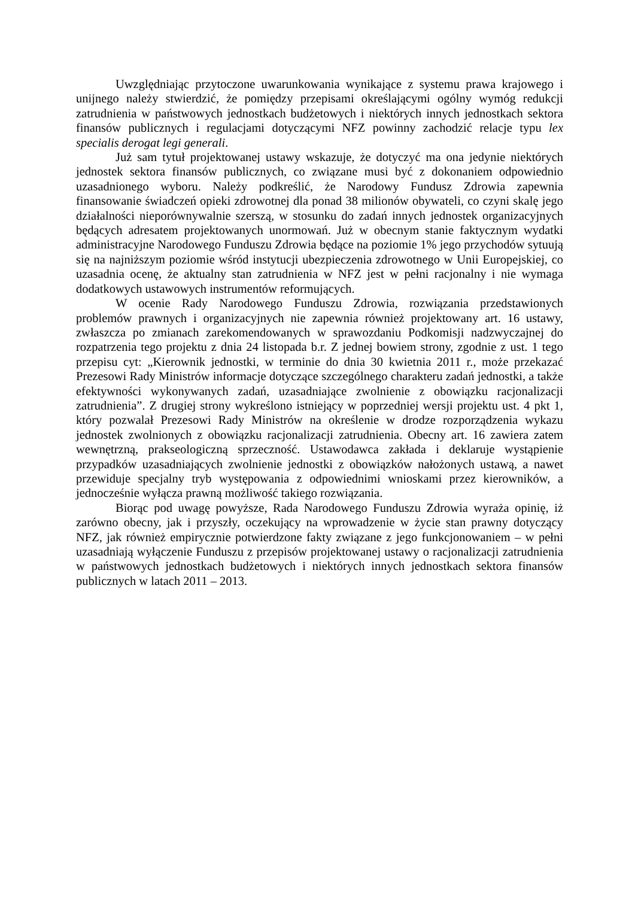Uwzględniając przytoczone uwarunkowania wynikające z systemu prawa krajowego i unijnego należy stwierdzić, że pomiędzy przepisami określającymi ogólny wymóg redukcji zatrudnienia w państwowych jednostkach budżetowych i niektórych innych jednostkach sektora finansów publicznych i regulacjami dotyczącymi NFZ powinny zachodzić relacje typu lex specialis derogat legi generali.
Już sam tytuł projektowanej ustawy wskazuje, że dotyczyć ma ona jedynie niektórych jednostek sektora finansów publicznych, co związane musi być z dokonaniem odpowiednio uzasadnionego wyboru. Należy podkreślić, że Narodowy Fundusz Zdrowia zapewnia finansowanie świadczeń opieki zdrowotnej dla ponad 38 milionów obywateli, co czyni skalę jego działalności nieporównywalnie szerszą, w stosunku do zadań innych jednostek organizacyjnych będących adresatem projektowanych unormowań. Już w obecnym stanie faktycznym wydatki administracyjne Narodowego Funduszu Zdrowia będące na poziomie 1% jego przychodów sytuują się na najniższym poziomie wśród instytucji ubezpieczenia zdrowotnego w Unii Europejskiej, co uzasadnia ocenę, że aktualny stan zatrudnienia w NFZ jest w pełni racjonalny i nie wymaga dodatkowych ustawowych instrumentów reformujących.
W ocenie Rady Narodowego Funduszu Zdrowia, rozwiązania przedstawionych problemów prawnych i organizacyjnych nie zapewnia również projektowany art. 16 ustawy, zwłaszcza po zmianach zarekomendowanych w sprawozdaniu Podkomisji nadzwyczajnej do rozpatrzenia tego projektu z dnia 24 listopada b.r. Z jednej bowiem strony, zgodnie z ust. 1 tego przepisu cyt: „Kierownik jednostki, w terminie do dnia 30 kwietnia 2011 r., może przekazać Prezesowi Rady Ministrów informacje dotyczące szczególnego charakteru zadań jednostki, a także efektywności wykonywanych zadań, uzasadniające zwolnienie z obowiązku racjonalizacji zatrudnienia”. Z drugiej strony wykreślono istniejący w poprzedniej wersji projektu ust. 4 pkt 1, który pozwalał Prezesowi Rady Ministrów na określenie w drodze rozporządzenia wykazu jednostek zwolnionych z obowiązku racjonalizacji zatrudnienia. Obecny art. 16 zawiera zatem wewnętrzną, prakseologiczną sprzeczność. Ustawodawca zakłada i deklaruje wystąpienie przypadków uzasadniających zwolnienie jednostki z obowiązków nałożonych ustawą, a nawet przewiduje specjalny tryb występowania z odpowiednimi wnioskami przez kierowników, a jednocześnie wyłącza prawną możliwość takiego rozwiązania.
Biorąc pod uwagę powyższe, Rada Narodowego Funduszu Zdrowia wyraża opinię, iż zarówno obecny, jak i przyszły, oczekujący na wprowadzenie w życie stan prawny dotyczący NFZ, jak również empirycznie potwierdzone fakty związane z jego funkcjonowaniem – w pełni uzasadniają wyłączenie Funduszu z przepisów projektowanej ustawy o racjonalizacji zatrudnienia w państwowych jednostkach budżetowych i niektórych innych jednostkach sektora finansów publicznych w latach 2011 – 2013.